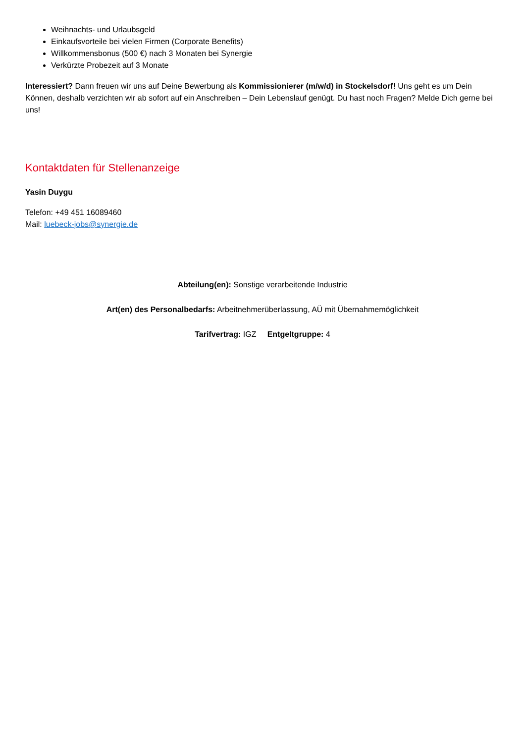Weihnachts- und Urlaubsgeld
Einkaufsvorteile bei vielen Firmen (Corporate Benefits)
Willkommensbonus (500 €) nach 3 Monaten bei Synergie
Verkürzte Probezeit auf 3 Monate
Interessiert? Dann freuen wir uns auf Deine Bewerbung als Kommissionierer (m/w/d) in Stockelsdorf! Uns geht es um Dein Können, deshalb verzichten wir ab sofort auf ein Anschreiben – Dein Lebenslauf genügt. Du hast noch Fragen? Melde Dich gerne bei uns!
Kontaktdaten für Stellenanzeige
Yasin Duygu
Telefon: +49 451 16089460
Mail: luebeck-jobs@synergie.de
Abteilung(en): Sonstige verarbeitende Industrie
Art(en) des Personalbedarfs: Arbeitnehmerüberlassung, AÜ mit Übernahmemöglichkeit
Tarifvertrag: IGZ Entgeltgruppe: 4